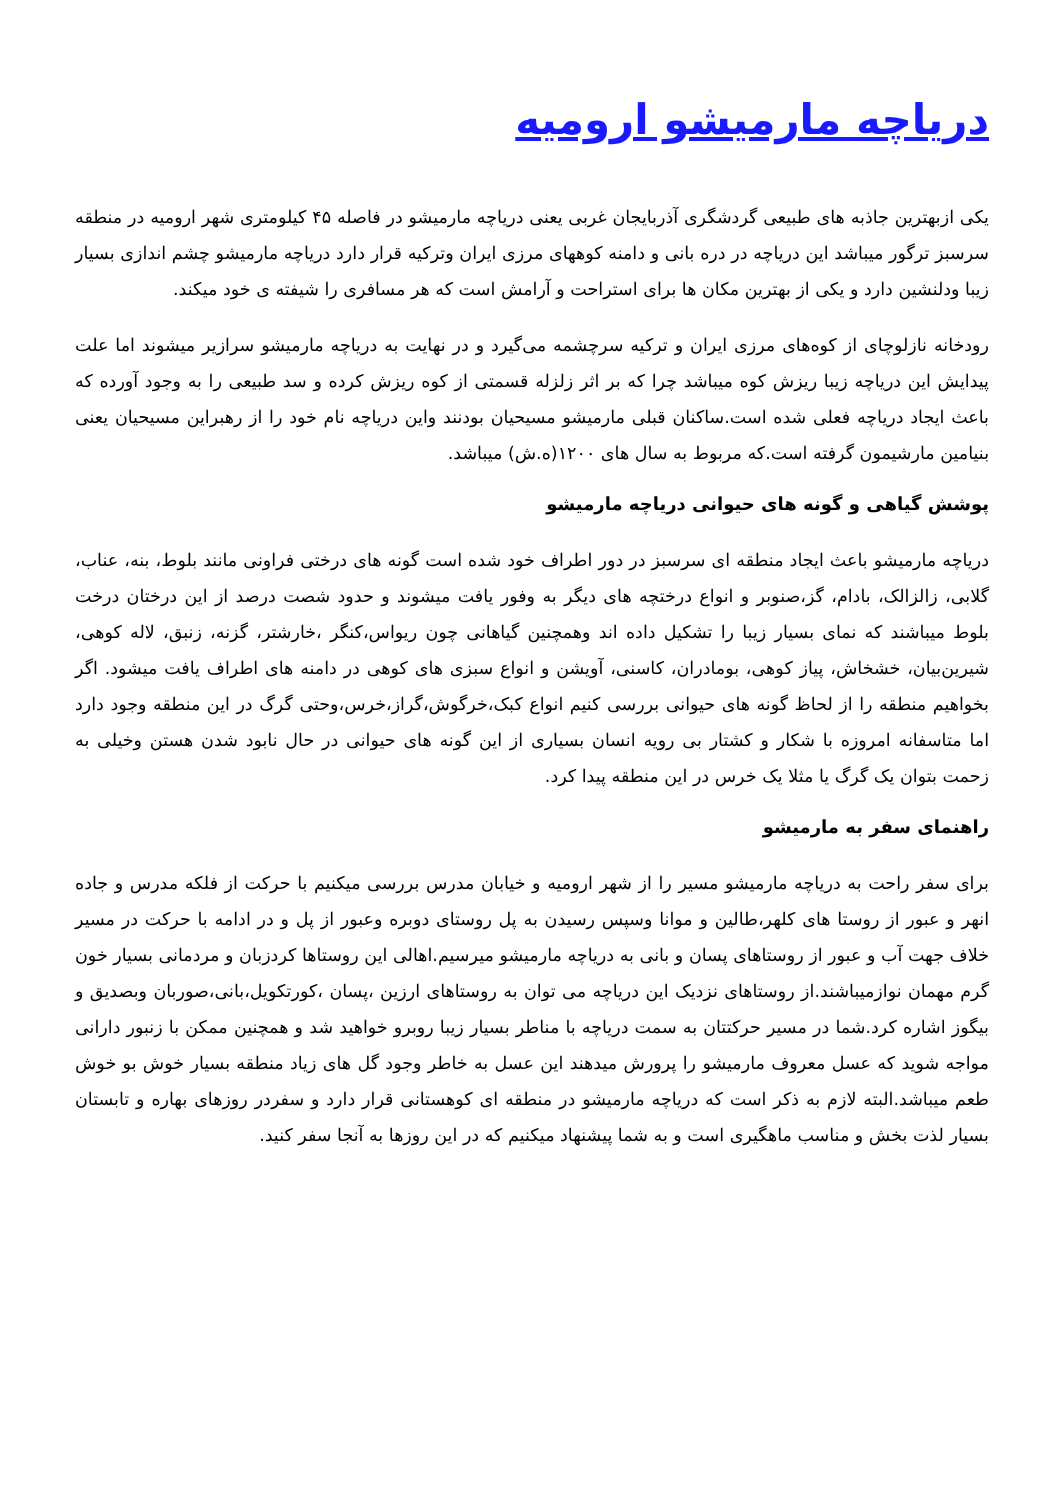دریاچه مارمیشو ارومیه
یکی ازبهترین جاذبه های طبیعی گردشگری آذربایجان غربی یعنی دریاچه مارمیشو در فاصله ۴۵ کیلومتری شهر ارومیه در منطقه سرسبز ترگور میباشد این دریاچه در دره بانی و دامنه کوههای مرزی ایران وترکیه قرار دارد دریاچه مارمیشو چشم اندازی بسیار زیبا ودلنشین دارد و یکی از بهترین مکان ها برای استراحت و آرامش است که هر مسافری را شیفته ی خود میکند.
رودخانه نازلوچای از کوه‌های مرزی ایران و ترکیه سرچشمه می‌گیرد و در نهایت به دریاچه مارمیشو سرازیر میشوند اما علت پیدایش این دریاچه زیبا ریزش کوه میباشد چرا که بر اثر زلزله قسمتی از کوه ریزش کرده و سد طبیعی را به وجود آورده که باعث ایجاد دریاچه فعلی شده است.ساکنان قبلی مارمیشو مسیحیان بودنند واین دریاچه نام خود را از رهبراین مسیحیان یعنی بنیامین مارشیمون گرفته است.که مربوط به سال های ۱۲۰۰(ه.ش) میباشد.
پوشش گیاهی و گونه های حیوانی دریاچه مارمیشو
دریاچه مارمیشو باعث ایجاد منطقه ای سرسبز در دور اطراف خود شده است گونه های درختی فراونی مانند بلوط، بنه، عناب، گلابی، زالزالک، بادام، گز،صنوبر و انواع درختچه های دیگر به وفور یافت میشوند و حدود شصت درصد از این درختان درخت بلوط میباشند که نمای بسیار زیبا را تشکیل داده اند وهمچنین گیاهانی چون ریواس،کنگر ،خارشتر، گزنه، زنبق، لاله کوهی، شیرین‌بیان، خشخاش، پیاز کوهی، بومادران، کاسنی، آویشن و انواع سبزی های کوهی در دامنه های اطراف یافت میشود. اگر بخواهیم منطقه را از لحاظ گونه های حیوانی بررسی کنیم انواع کبک،خرگوش،گراز،خرس،وحتی گرگ در این منطقه وجود دارد اما متاسفانه امروزه با شکار و کشتار بی رویه انسان بسیاری از این گونه های حیوانی در حال نابود شدن هستن وخیلی به زحمت بتوان یک گرگ یا مثلا یک خرس در این منطقه پیدا کرد.
راهنمای سفر به مارمیشو
برای سفر راحت به دریاچه مارمیشو مسیر را از شهر ارومیه و خیابان مدرس بررسی میکنیم با حرکت از فلکه مدرس و جاده انهر و عبور از روستا های کلهر،طالین و موانا وسپس رسیدن به پل روستای دوبره وعبور از پل و در ادامه با حرکت در مسیر خلاف جهت آب و عبور از روستاهای پسان و بانی به دریاچه مارمیشو میرسیم.اهالی این روستاها کردزبان و مردمانی بسیار خون گرم مهمان نوازمیباشند.از روستاهای نزدیک این دریاچه می توان به روستاهای ارزین ،پسان ،کورتکویل،بانی،صوربان وبصدیق و بیگوز اشاره کرد.شما در مسیر حرکتتان به سمت دریاچه با مناطر بسیار زیبا روبرو خواهید شد و همچنین ممکن با زنبور دارانی مواجه شوید که عسل معروف مارمیشو را پرورش میدهند این عسل به خاطر وجود گل های زیاد منطقه بسیار خوش بو خوش طعم میباشد.البته لازم به ذکر است که دریاچه مارمیشو در منطقه ای کوهستانی قرار دارد و سفردر روزهای بهاره و تابستان بسیار لذت بخش و مناسب ماهگیری است و به شما پیشنهاد میکنیم که در این روزها به آنجا سفر کنید.